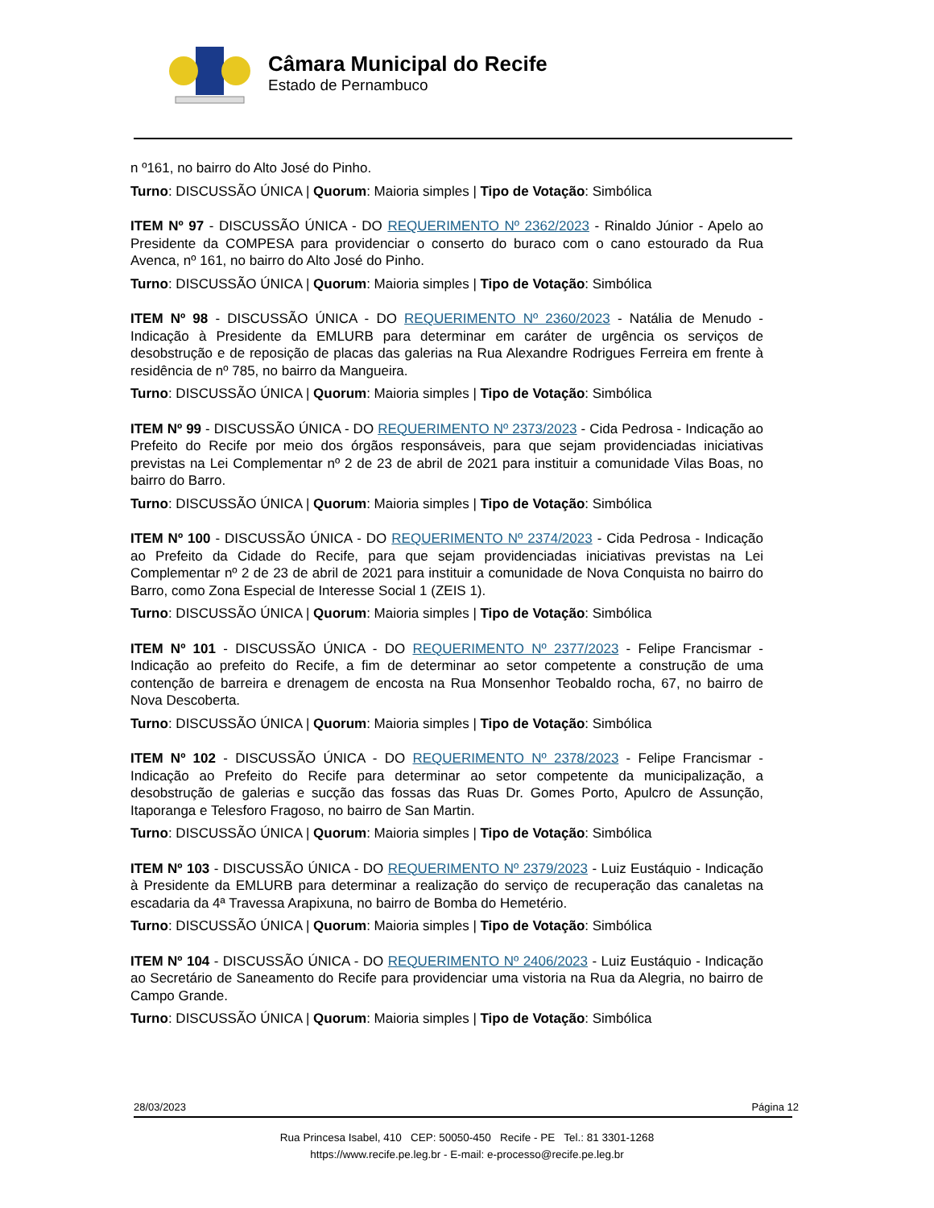Câmara Municipal do Recife
Estado de Pernambuco
n º161, no bairro do Alto José do Pinho.
Turno: DISCUSSÃO ÚNICA | Quorum: Maioria simples | Tipo de Votação: Simbólica
ITEM Nº 97 - DISCUSSÃO ÚNICA - DO REQUERIMENTO Nº 2362/2023 - Rinaldo Júnior - Apelo ao Presidente da COMPESA para providenciar o conserto do buraco com o cano estourado da Rua Avenca, nº 161, no bairro do Alto José do Pinho.
Turno: DISCUSSÃO ÚNICA | Quorum: Maioria simples | Tipo de Votação: Simbólica
ITEM Nº 98 - DISCUSSÃO ÚNICA - DO REQUERIMENTO Nº 2360/2023 - Natália de Menudo - Indicação à Presidente da EMLURB para determinar em caráter de urgência os serviços de desobstrução e de reposição de placas das galerias na Rua Alexandre Rodrigues Ferreira em frente à residência de nº 785, no bairro da Mangueira.
Turno: DISCUSSÃO ÚNICA | Quorum: Maioria simples | Tipo de Votação: Simbólica
ITEM Nº 99 - DISCUSSÃO ÚNICA - DO REQUERIMENTO Nº 2373/2023 - Cida Pedrosa - Indicação ao Prefeito do Recife por meio dos órgãos responsáveis, para que sejam providenciadas iniciativas previstas na Lei Complementar nº 2 de 23 de abril de 2021 para instituir a comunidade Vilas Boas, no bairro do Barro.
Turno: DISCUSSÃO ÚNICA | Quorum: Maioria simples | Tipo de Votação: Simbólica
ITEM Nº 100 - DISCUSSÃO ÚNICA - DO REQUERIMENTO Nº 2374/2023 - Cida Pedrosa - Indicação ao Prefeito da Cidade do Recife, para que sejam providenciadas iniciativas previstas na Lei Complementar nº 2 de 23 de abril de 2021 para instituir a comunidade de Nova Conquista no bairro do Barro, como Zona Especial de Interesse Social 1 (ZEIS 1).
Turno: DISCUSSÃO ÚNICA | Quorum: Maioria simples | Tipo de Votação: Simbólica
ITEM Nº 101 - DISCUSSÃO ÚNICA - DO REQUERIMENTO Nº 2377/2023 - Felipe Francismar - Indicação ao prefeito do Recife, a fim de determinar ao setor competente a construção de uma contenção de barreira e drenagem de encosta na Rua Monsenhor Teobaldo rocha, 67, no bairro de Nova Descoberta.
Turno: DISCUSSÃO ÚNICA | Quorum: Maioria simples | Tipo de Votação: Simbólica
ITEM Nº 102 - DISCUSSÃO ÚNICA - DO REQUERIMENTO Nº 2378/2023 - Felipe Francismar - Indicação ao Prefeito do Recife para determinar ao setor competente da municipalização, a desobstrução de galerias e sucção das fossas das Ruas Dr. Gomes Porto, Apulcro de Assunção, Itaporanga e Telesforo Fragoso, no bairro de San Martin.
Turno: DISCUSSÃO ÚNICA | Quorum: Maioria simples | Tipo de Votação: Simbólica
ITEM Nº 103 - DISCUSSÃO ÚNICA - DO REQUERIMENTO Nº 2379/2023 - Luiz Eustáquio - Indicação à Presidente da EMLURB para determinar a realização do serviço de recuperação das canaletas na escadaria da 4ª Travessa Arapixuna, no bairro de Bomba do Hemetério.
Turno: DISCUSSÃO ÚNICA | Quorum: Maioria simples | Tipo de Votação: Simbólica
ITEM Nº 104 - DISCUSSÃO ÚNICA - DO REQUERIMENTO Nº 2406/2023 - Luiz Eustáquio - Indicação ao Secretário de Saneamento do Recife para providenciar uma vistoria na Rua da Alegria, no bairro de Campo Grande.
Turno: DISCUSSÃO ÚNICA | Quorum: Maioria simples | Tipo de Votação: Simbólica
28/03/2023 Página 12
Rua Princesa Isabel, 410 CEP: 50050-450 Recife - PE Tel.: 81 3301-1268
https://www.recife.pe.leg.br - E-mail: e-processo@recife.pe.leg.br